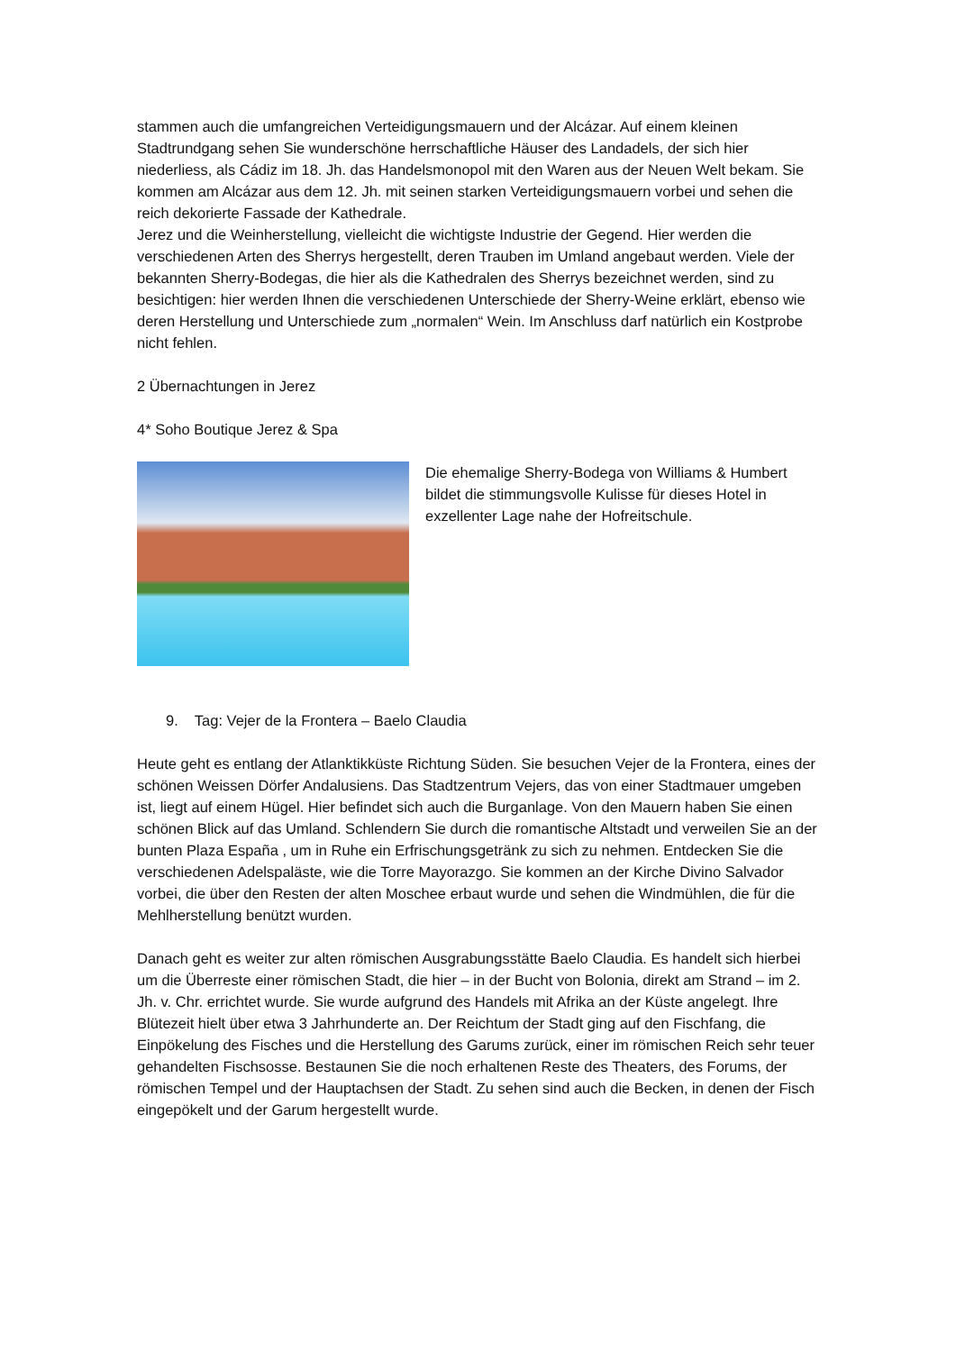stammen auch die umfangreichen Verteidigungsmauern und der Alcázar. Auf einem kleinen Stadtrundgang sehen Sie wunderschöne herrschaftliche Häuser des Landadels, der sich hier niederliess, als Cádiz im 18. Jh. das Handelsmonopol mit den Waren aus der Neuen Welt bekam. Sie kommen am Alcázar aus dem 12. Jh. mit seinen starken Verteidigungsmauern vorbei und sehen die reich dekorierte Fassade der Kathedrale.
Jerez und die Weinherstellung, vielleicht die wichtigste Industrie der Gegend. Hier werden die verschiedenen Arten des Sherrys hergestellt, deren Trauben im Umland angebaut werden. Viele der bekannten Sherry-Bodegas, die hier als die Kathedralen des Sherrys bezeichnet werden, sind zu besichtigen: hier werden Ihnen die verschiedenen Unterschiede der Sherry-Weine erklärt, ebenso wie deren Herstellung und Unterschiede zum „normalen“ Wein. Im Anschluss darf natürlich ein Kostprobe nicht fehlen.
2 Übernachtungen in Jerez
4* Soho Boutique Jerez & Spa
Die ehemalige Sherry-Bodega von Williams & Humbert bildet die stimmungsvolle Kulisse für dieses Hotel in exzellenter Lage nahe der Hofreitschule.
9. Tag: Vejer de la Frontera – Baelo Claudia
Heute geht es entlang der Atlanktikküste Richtung Süden. Sie besuchen Vejer de la Frontera, eines der schönen Weissen Dörfer Andalusiens. Das Stadtzentrum Vejers, das von einer Stadtmauer umgeben ist, liegt auf einem Hügel. Hier befindet sich auch die Burganlage. Von den Mauern haben Sie einen schönen Blick auf das Umland. Schlendern Sie durch die romantische Altstadt und verweilen Sie an der bunten Plaza España , um in Ruhe ein Erfrischungsgetränk zu sich zu nehmen. Entdecken Sie die verschiedenen Adelspaläste, wie die Torre Mayorazgo. Sie kommen an der Kirche Divino Salvador vorbei, die über den Resten der alten Moschee erbaut wurde und sehen die Windmühlen, die für die Mehlherstellung benützt wurden.
Danach geht es weiter zur alten römischen Ausgrabungsstätte Baelo Claudia. Es handelt sich hierbei um die Überreste einer römischen Stadt, die hier – in der Bucht von Bolonia, direkt am Strand – im 2. Jh. v. Chr. errichtet wurde. Sie wurde aufgrund des Handels mit Afrika an der Küste angelegt. Ihre Blütezeit hielt über etwa 3 Jahrhunderte an. Der Reichtum der Stadt ging auf den Fischfang, die Einpökelung des Fisches und die Herstellung des Garums zurück, einer im römischen Reich sehr teuer gehandelten Fischsosse. Bestaunen Sie die noch erhaltenen Reste des Theaters, des Forums, der römischen Tempel und der Hauptachsen der Stadt. Zu sehen sind auch die Becken, in denen der Fisch eingepökelt und der Garum hergestellt wurde.